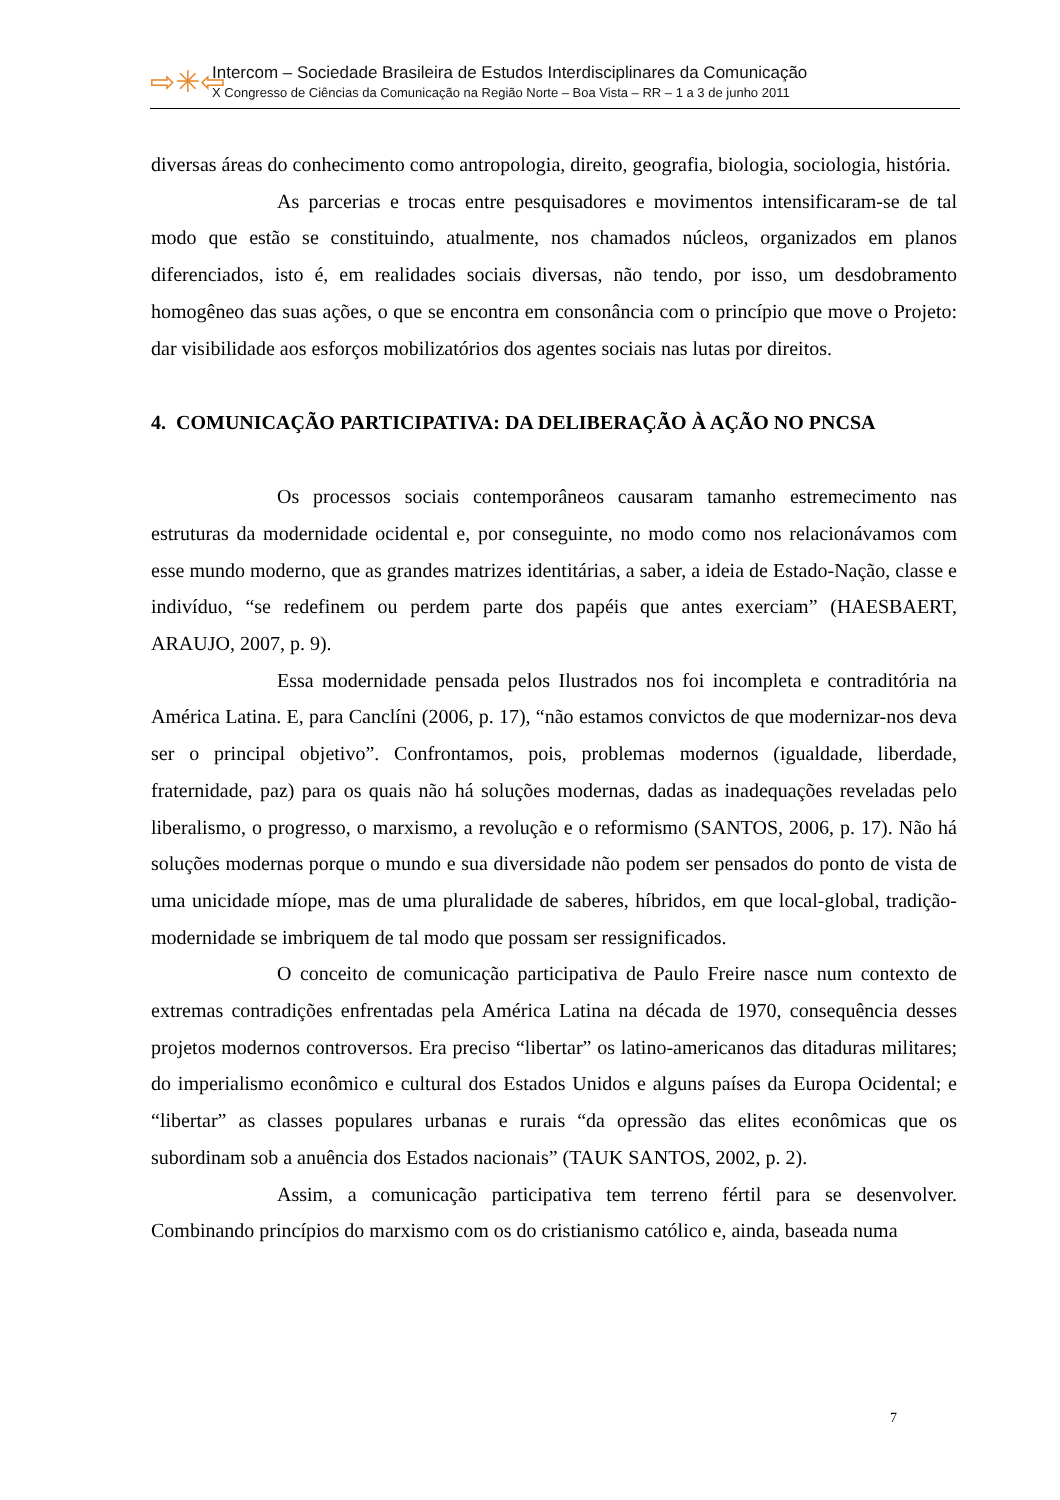⇨✳⇦
Intercom – Sociedade Brasileira de Estudos Interdisciplinares da Comunicação
X Congresso de Ciências da Comunicação na Região Norte – Boa Vista – RR – 1 a 3 de junho 2011
diversas áreas do conhecimento como antropologia, direito, geografia, biologia, sociologia, história.
As parcerias e trocas entre pesquisadores e movimentos intensificaram-se de tal modo que estão se constituindo, atualmente, nos chamados núcleos, organizados em planos diferenciados, isto é, em realidades sociais diversas, não tendo, por isso, um desdobramento homogêneo das suas ações, o que se encontra em consonância com o princípio que move o Projeto: dar visibilidade aos esforços mobilizatórios dos agentes sociais nas lutas por direitos.
4. COMUNICAÇÃO PARTICIPATIVA: DA DELIBERAÇÃO À AÇÃO NO PNCSA
Os processos sociais contemporâneos causaram tamanho estremecimento nas estruturas da modernidade ocidental e, por conseguinte, no modo como nos relacionávamos com esse mundo moderno, que as grandes matrizes identitárias, a saber, a ideia de Estado-Nação, classe e indivíduo, “se redefinem ou perdem parte dos papéis que antes exerciam” (HAESBAERT, ARAUJO, 2007, p. 9).
Essa modernidade pensada pelos Ilustrados nos foi incompleta e contraditória na América Latina. E, para Canclíni (2006, p. 17), “não estamos convictos de que modernizar-nos deva ser o principal objetivo”. Confrontamos, pois, problemas modernos (igualdade, liberdade, fraternidade, paz) para os quais não há soluções modernas, dadas as inadequações reveladas pelo liberalismo, o progresso, o marxismo, a revolução e o reformismo (SANTOS, 2006, p. 17). Não há soluções modernas porque o mundo e sua diversidade não podem ser pensados do ponto de vista de uma unicidade míope, mas de uma pluralidade de saberes, híbridos, em que local-global, tradição-modernidade se imbriquem de tal modo que possam ser ressignificados.
O conceito de comunicação participativa de Paulo Freire nasce num contexto de extremas contradições enfrentadas pela América Latina na década de 1970, consequência desses projetos modernos controversos. Era preciso “libertar” os latino-americanos das ditaduras militares; do imperialismo econômico e cultural dos Estados Unidos e alguns países da Europa Ocidental; e “libertar” as classes populares urbanas e rurais “da opressão das elites econômicas que os subordinam sob a anuência dos Estados nacionais” (TAUK SANTOS, 2002, p. 2).
Assim, a comunicação participativa tem terreno fértil para se desenvolver. Combinando princípios do marxismo com os do cristianismo católico e, ainda, baseada numa
7